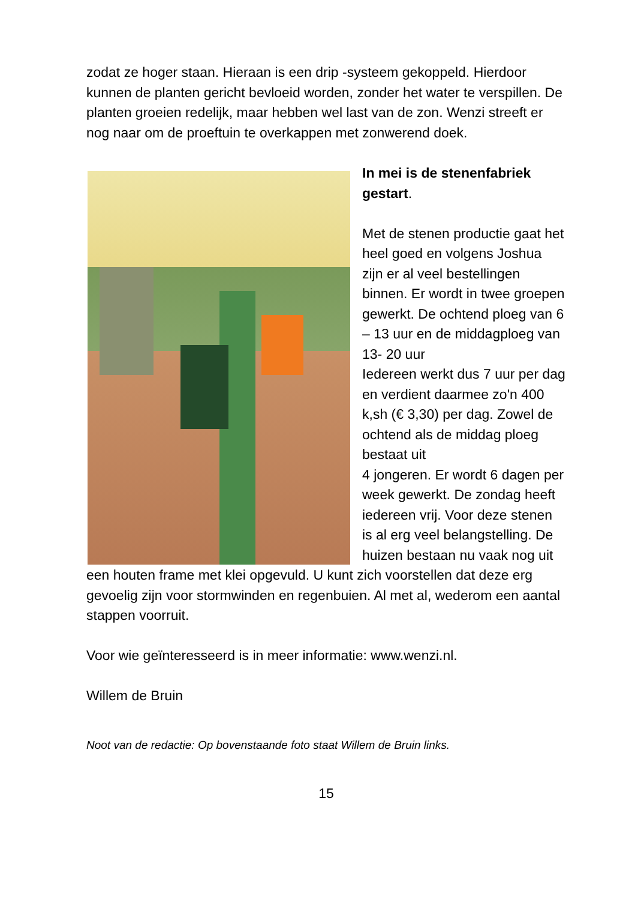zodat ze hoger staan. Hieraan is een drip -systeem gekoppeld. Hierdoor kunnen de planten gericht bevloeid worden, zonder het water te verspillen. De planten groeien redelijk, maar hebben wel last van de zon. Wenzi streeft er nog naar om de proeftuin te overkappen met zonwerend doek.
In mei is de stenenfabriek gestart.
Met de stenen productie gaat het heel goed en volgens Joshua zijn er al veel bestellingen binnen. Er wordt in twee groepen gewerkt. De ochtend ploeg van 6 – 13 uur en de middagploeg van
13- 20 uur
Iedereen werkt dus 7 uur per dag en verdient daarmee zo'n 400 k,sh (€ 3,30) per dag. Zowel de ochtend als de middag ploeg bestaat uit
4 jongeren. Er wordt 6 dagen per week gewerkt. De zondag heeft iedereen vrij. Voor deze stenen is al erg veel belangstelling. De huizen bestaan nu vaak nog uit een houten frame met klei opgevuld. U kunt zich voorstellen dat deze erg gevoelig zijn voor stormwinden en regenbuien. Al met al, wederom een aantal stappen voorruit.
Voor wie geïnteresseerd is in meer informatie: www.wenzi.nl.
Willem de Bruin
Noot van de redactie: Op bovenstaande foto staat Willem de Bruin links.
15